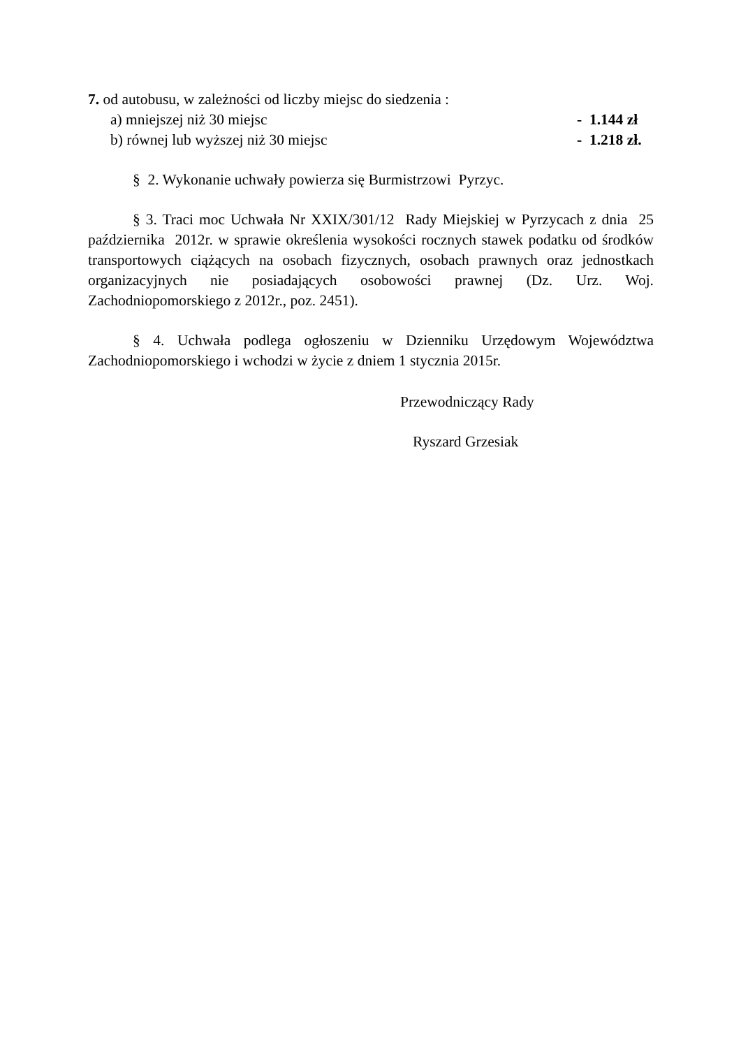7. od autobusu, w zależności od liczby miejsc do siedzenia :
a) mniejszej niż 30 miejsc - 1.144 zł
b) równej lub wyższej niż 30 miejsc - 1.218 zł.
§ 2. Wykonanie uchwały powierza się Burmistrzowi Pyrzyc.
§ 3. Traci moc Uchwała Nr XXIX/301/12 Rady Miejskiej w Pyrzycach z dnia 25 października 2012r. w sprawie określenia wysokości rocznych stawek podatku od środków transportowych ciążących na osobach fizycznych, osobach prawnych oraz jednostkach organizacyjnych nie posiadających osobowości prawnej (Dz. Urz. Woj. Zachodniopomorskiego z 2012r., poz. 2451).
§ 4. Uchwała podlega ogłoszeniu w Dzienniku Urzędowym Województwa Zachodniopomorskiego i wchodzi w życie z dniem 1 stycznia 2015r.
Przewodniczący Rady
Ryszard Grzesiak